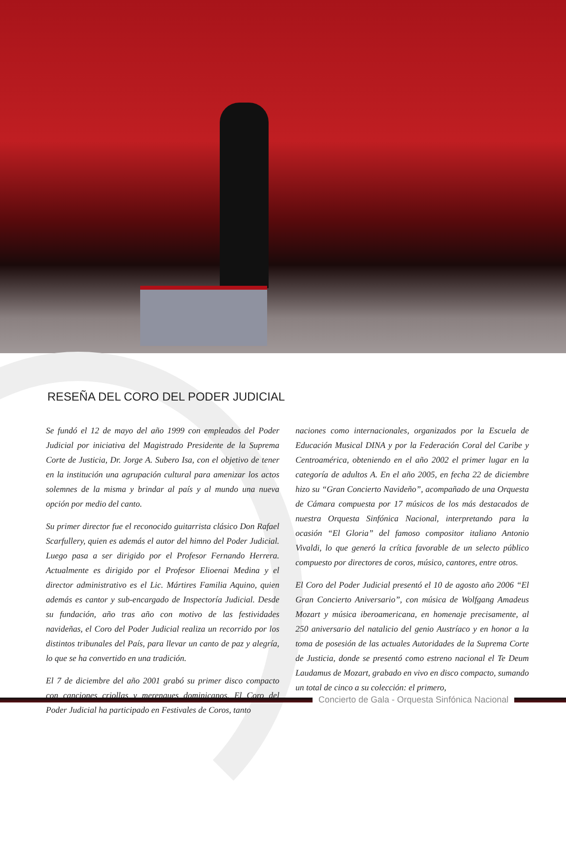RESEÑA DEL CORO DEL PODER JUDICIAL
Se fundó el 12 de mayo del año 1999 con empleados del Poder Judicial por iniciativa del Magistrado Presidente de la Suprema Corte de Justicia, Dr. Jorge A. Subero Isa, con el objetivo de tener en la institución una agrupación cultural para amenizar los actos solemnes de la misma y brindar al país y al mundo una nueva opción por medio del canto.
Su primer director fue el reconocido guitarrista clásico Don Rafael Scarfullery, quien es además el autor del himno del Poder Judicial. Luego pasa a ser dirigido por el Profesor Fernando Herrera. Actualmente es dirigido por el Profesor Elioenai Medina y el director administrativo es el Lic. Mártires Familia Aquino, quien además es cantor y sub-encargado de Inspectoría Judicial. Desde su fundación, año tras año con motivo de las festividades navideñas, el Coro del Poder Judicial realiza un recorrido por los distintos tribunales del País, para llevar un canto de paz y alegría, lo que se ha convertido en una tradición.
El 7 de diciembre del año 2001 grabó su primer disco compacto con canciones criollas y merengues dominicanos. El Coro del Poder Judicial ha participado en Festivales de Coros, tanto
naciones como internacionales, organizados por la Escuela de Educación Musical DINA y por la Federación Coral del Caribe y Centroamérica, obteniendo en el año 2002 el primer lugar en la categoría de adultos A. En el año 2005, en fecha 22 de diciembre hizo su “Gran Concierto Navideño”, acompañado de una Orquesta de Cámara compuesta por 17 músicos de los más destacados de nuestra Orquesta Sinfónica Nacional, interpretando para la ocasión “El Gloria” del famoso compositor italiano Antonio Vivaldi, lo que generó la crítica favorable de un selecto público compuesto por directores de coros, músico, cantores, entre otros.
El Coro del Poder Judicial presentó el 10 de agosto año 2006 “El Gran Concierto Aniversario”, con música de Wolfgang Amadeus Mozart y música iberoamericana, en homenaje precisamente, al 250 aniversario del natalicio del genio Austríaco y en honor a la toma de posesión de las actuales Autoridades de la Suprema Corte de Justicia, donde se presentó como estreno nacional el Te Deum Laudamus de Mozart, grabado en vivo en disco compacto, sumando un total de cinco a su colección: el primero,
Concierto de Gala - Orquesta Sinfónica Nacional